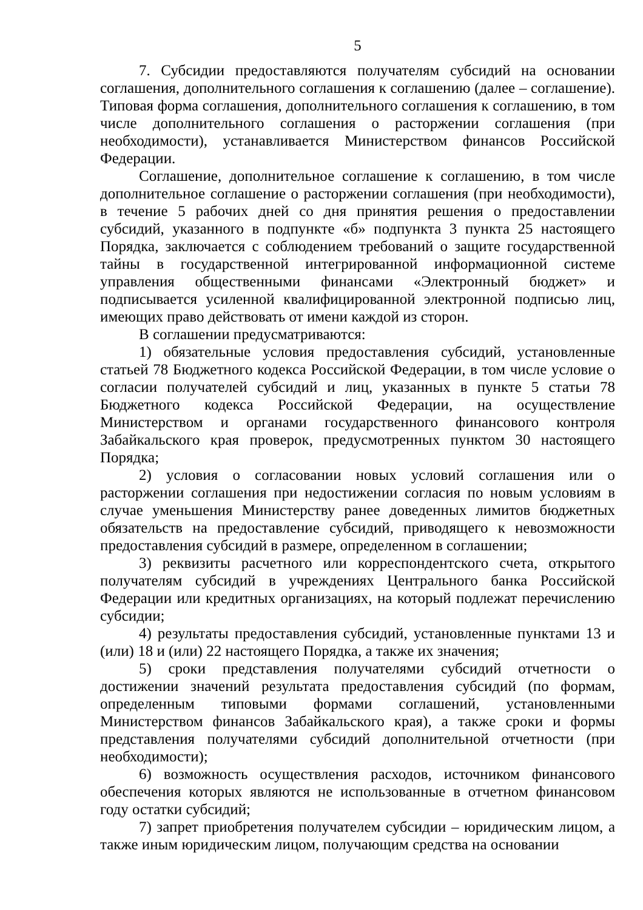5
7. Субсидии предоставляются получателям субсидий на основании соглашения, дополнительного соглашения к соглашению (далее – соглашение). Типовая форма соглашения, дополнительного соглашения к соглашению, в том числе дополнительного соглашения о расторжении соглашения (при необходимости), устанавливается Министерством финансов Российской Федерации.
Соглашение, дополнительное соглашение к соглашению, в том числе дополнительное соглашение о расторжении соглашения (при необходимости), в течение 5 рабочих дней со дня принятия решения о предоставлении субсидий, указанного в подпункте «б» подпункта 3 пункта 25 настоящего Порядка, заключается с соблюдением требований о защите государственной тайны в государственной интегрированной информационной системе управления общественными финансами «Электронный бюджет» и подписывается усиленной квалифицированной электронной подписью лиц, имеющих право действовать от имени каждой из сторон.
В соглашении предусматриваются:
1) обязательные условия предоставления субсидий, установленные статьей 78 Бюджетного кодекса Российской Федерации, в том числе условие о согласии получателей субсидий и лиц, указанных в пункте 5 статьи 78 Бюджетного кодекса Российской Федерации, на осуществление Министерством и органами государственного финансового контроля Забайкальского края проверок, предусмотренных пунктом 30 настоящего Порядка;
2) условия о согласовании новых условий соглашения или о расторжении соглашения при недостижении согласия по новым условиям в случае уменьшения Министерству ранее доведенных лимитов бюджетных обязательств на предоставление субсидий, приводящего к невозможности предоставления субсидий в размере, определенном в соглашении;
3) реквизиты расчетного или корреспондентского счета, открытого получателям субсидий в учреждениях Центрального банка Российской Федерации или кредитных организациях, на который подлежат перечислению субсидии;
4) результаты предоставления субсидий, установленные пунктами 13 и (или) 18 и (или) 22 настоящего Порядка, а также их значения;
5) сроки представления получателями субсидий отчетности о достижении значений результата предоставления субсидий (по формам, определенным типовыми формами соглашений, установленными Министерством финансов Забайкальского края), а также сроки и формы представления получателями субсидий дополнительной отчетности (при необходимости);
6) возможность осуществления расходов, источником финансового обеспечения которых являются не использованные в отчетном финансовом году остатки субсидий;
7) запрет приобретения получателем субсидии – юридическим лицом, а также иным юридическим лицом, получающим средства на основании